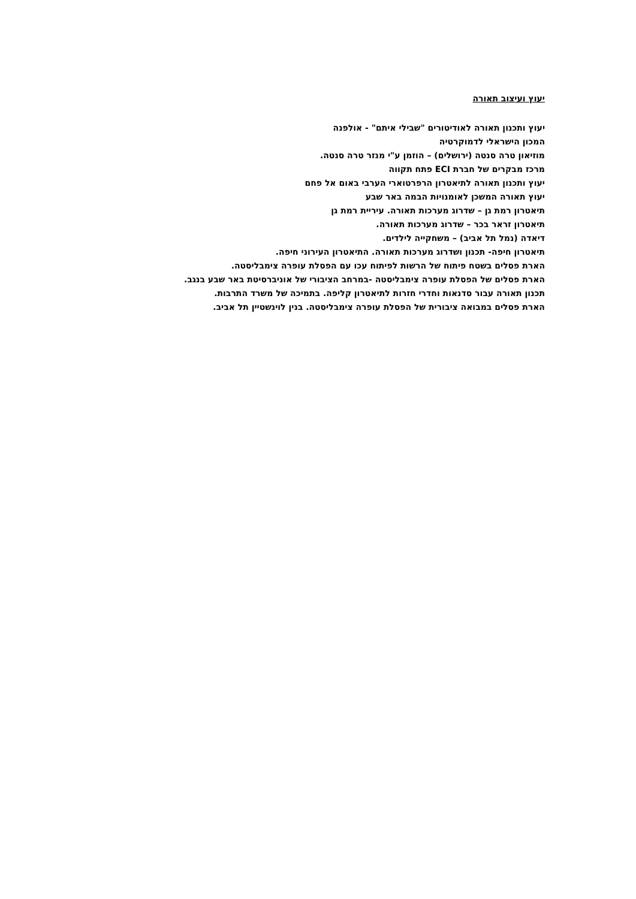יעוץ ועיצוב תאורה
יעוץ ותכנון תאורה לאודיטורים "שבילי איתם" - אולפנה
המכון הישראלי לדמוקרטיה
מוזיאון טרה סנטה (ירושלים) – הוזמן ע"י מנזר טרה סנטה.
מרכז מבקרים של חברת ECI פתח תקווה
יעוץ ותכנון תאורה לתיאטרון הרפרטוארי הערבי באום אל פחם
יעוץ תאורה המשכן לאומנויות הבמה באר שבע
תיאטרון רמת גן – שדרוג מערכות תאורה. עיריית רמת גן
תיאטרון זראר בכר – שדרוג מערכות תאורה.
דיאדה (נמל תל אביב) – משחקייה לילדים.
תיאטרון חיפה- תכנון ושדרוג מערכות תאורה. התיאטרון העירוני חיפה.
הארת פסלים בשטח פיתוח של הרשות לפיתוח עכו עם הפסלת עופרה צימבליסטה.
הארת פסלים של הפסלת עופרה צימבליסטה -במרחב הציבורי של אוניברסיטת באר שבע בנגב.
תכנון תאורה עבור סדנאות וחדרי חזרות לתיאטרון קליפה. בתמיכה של משרד התרבות.
הארת פסלים במבואה ציבורית של הפסלת עופרה צימבליסטה. בנין לוינשטיין תל אביב.